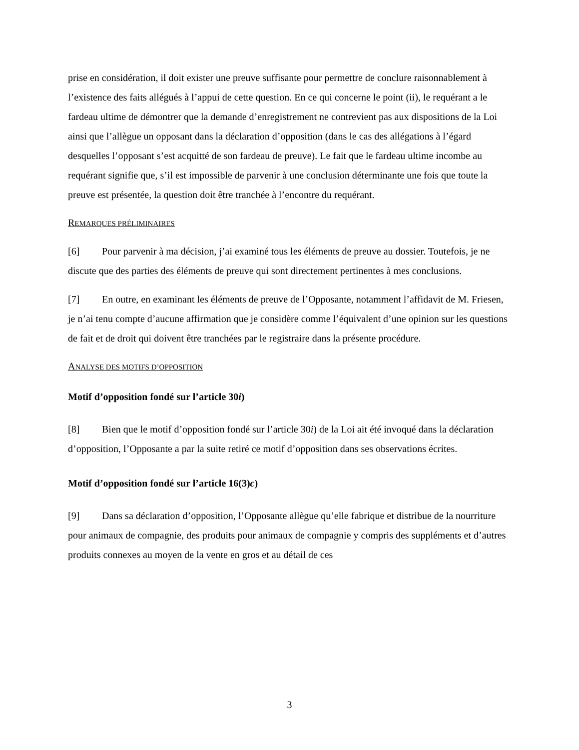prise en considération, il doit exister une preuve suffisante pour permettre de conclure raisonnablement à l’existence des faits allégués à l’appui de cette question. En ce qui concerne le point (ii), le requérant a le fardeau ultime de démontrer que la demande d’enregistrement ne contrevient pas aux dispositions de la Loi ainsi que l’allègue un opposant dans la déclaration d’opposition (dans le cas des allégations à l’égard desquelles l’opposant s’est acquitté de son fardeau de preuve). Le fait que le fardeau ultime incombe au requérant signifie que, s’il est impossible de parvenir à une conclusion déterminante une fois que toute la preuve est présentée, la question doit être tranchée à l’encontre du requérant.
REMARQUES PRÉLIMINAIRES
[6] Pour parvenir à ma décision, j’ai examiné tous les éléments de preuve au dossier. Toutefois, je ne discute que des parties des éléments de preuve qui sont directement pertinentes à mes conclusions.
[7] En outre, en examinant les éléments de preuve de l’Opposante, notamment l’affidavit de M. Friesen, je n’ai tenu compte d’aucune affirmation que je considère comme l’équivalent d’une opinion sur les questions de fait et de droit qui doivent être tranchées par le registraire dans la présente procédure.
ANALYSE DES MOTIFS D’OPPOSITION
Motif d’opposition fondé sur l’article 30i)
[8] Bien que le motif d’opposition fondé sur l’article 30i) de la Loi ait été invoqué dans la déclaration d’opposition, l’Opposante a par la suite retiré ce motif d’opposition dans ses observations écrites.
Motif d’opposition fondé sur l’article 16(3)c)
[9] Dans sa déclaration d’opposition, l’Opposante allègue qu’elle fabrique et distribue de la nourriture pour animaux de compagnie, des produits pour animaux de compagnie y compris des suppléments et d’autres produits connexes au moyen de la vente en gros et au détail de ces
3